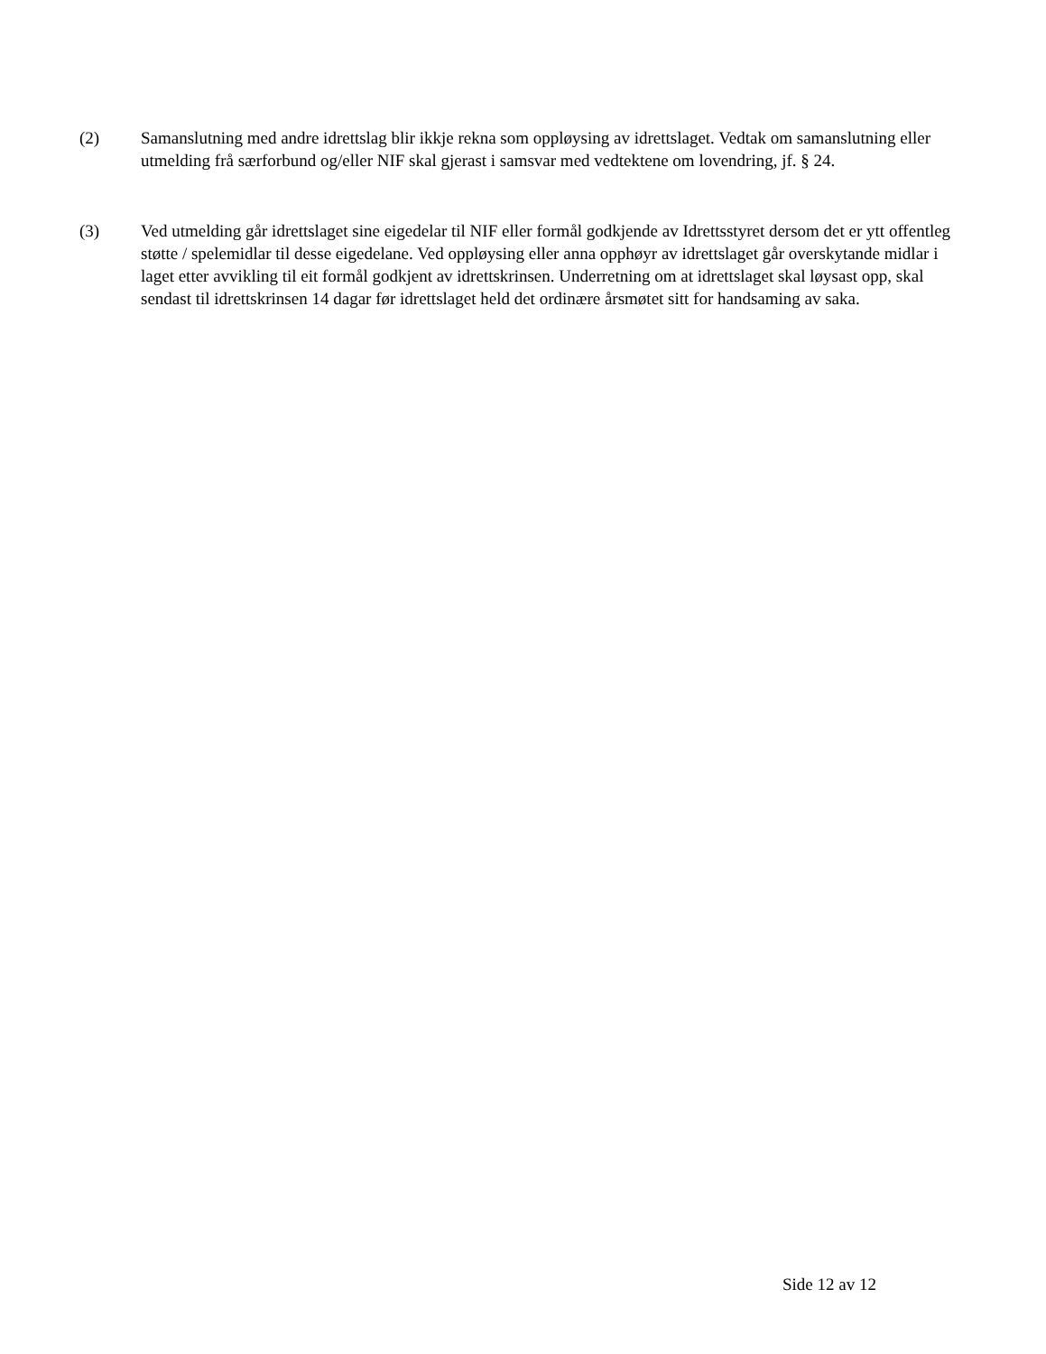(2) Samanslutning med andre idrettslag blir ikkje rekna som oppløysing av idrettslaget. Vedtak om samanslutning eller utmelding frå særforbund og/eller NIF skal gjerast i samsvar med vedtektene om lovendring, jf. § 24.
(3) Ved utmelding går idrettslaget sine eigedelar til NIF eller formål godkjende av Idrettsstyret dersom det er ytt offentleg støtte / spelemidlar til desse eigedelane. Ved oppløysing eller anna opphøyr av idrettslaget går overskytande midlar i laget etter avvikling til eit formål godkjent av idrettskrinsen. Underretning om at idrettslaget skal løysast opp, skal sendast til idrettskrinsen 14 dagar før idrettslaget held det ordinære årsmøtet sitt for handsaming av saka.
Side 12 av 12